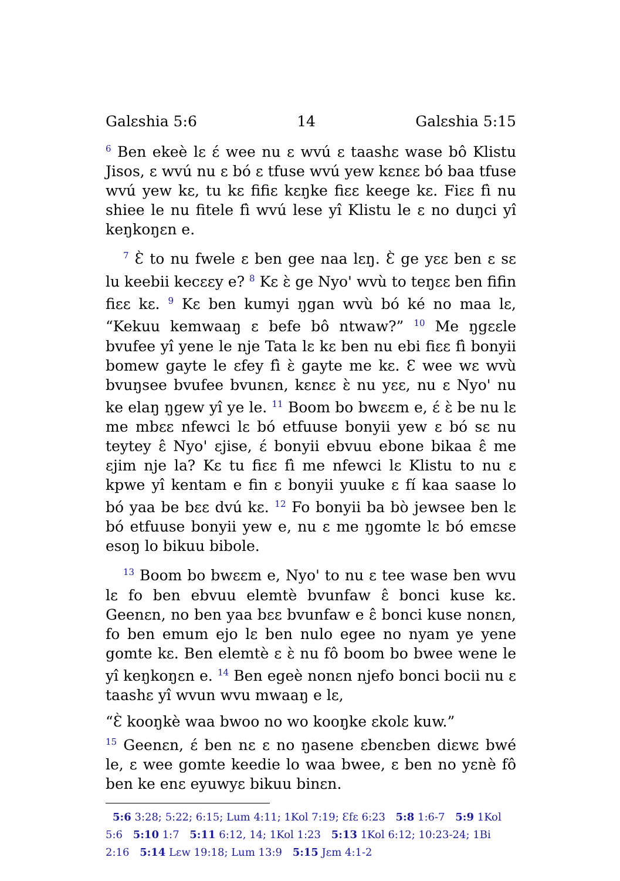Galɛshia 5:6 14 Galɛshia 5:15
<sup>6</sup> Ben ekeè lɛ ɛ́ wee nu ɛ wvú ɛ taashɛ wase bô Klistu Jisos, ɛ wvú nu ɛ bó ɛ tfuse wvú yew kɛnɛɛ bó baa tfuse wvú yew kɛ, tu kɛ fifiɛ kɛŋke fiɛɛ keege kɛ. Fiɛɛ fì nu shiee le nu fitele fì wvú lese yî Klistu le ɛ no duŋci yî keŋkoŋɛn e.
<sup>7</sup> Ɛ̀ to nu fwele ɛ ben gee naa lɛŋ. Ɛ̀ ge yɛɛ ben ɛ sɛ lu keebii kecɛɛy e? <sup>8</sup> Kɛ ɛ̀ ge Nyo' wvù to teŋɛɛ ben fifin fiɛɛ kɛ. <sup>9</sup> Kɛ ben kumyi ŋgan wvù bó ké no maa lɛ, “Kekuu kemwaaŋ ɛ befe bô ntwaw?” <sup>10</sup> Me ŋgɛɛle bvufee yî yene le nje Tata lɛ kɛ ben nu ebi fiɛɛ fì bonyii bomew gayte le ɛfey fì ɛ̀ gayte me kɛ. Ɛ wee wɛ wvù bvuŋsee bvufee bvunɛn, kɛnɛɛ ɛ̀ nu yɛɛ, nu ɛ Nyo' nu ke elaŋ ŋgew yî ye le. <sup>11</sup> Boom bo bwɛɛm e, ɛ́ ɛ̀ be nu lɛ me mbɛɛ nfewci lɛ bó etfuuse bonyii yew ɛ bó sɛ nu teytey ɛ̂ Nyo' ɛjise, ɛ́ bonyii ebvuu ebone bikaa ɛ̂ me ɛjim nje la? Kɛ tu fiɛɛ fì me nfewci lɛ Klistu to nu ɛ kpwe yî kentam e fin ɛ bonyii yuuke ɛ fí kaa saase lo bó yaa be bɛɛ dvú kɛ. <sup>12</sup> Fo bonyii ba bò jewsee ben lɛ bó etfuuse bonyii yew e, nu ɛ me ŋgomte lɛ bó emɛse esoŋ lo bikuu bibole.
<sup>13</sup> Boom bo bwɛɛm e, Nyo' to nu ɛ tee wase ben wvu lɛ fo ben ebvuu elemtè bvunfaw ɛ̂ bonci kuse kɛ. Geenɛn, no ben yaa bɛɛ bvunfaw e ɛ̂ bonci kuse nonɛn, fo ben emum ejo lɛ ben nulo egee no nyam ye yene gomte kɛ. Ben elemtè ɛ ɛ̀ nu fô boom bo bwee wene le yî keŋkoŋɛn e. <sup>14</sup> Ben egeè nonɛn njefo bonci bocii nu ɛ taashɛ yî wvun wvu mwaaŋ e lɛ,
“Ɛ̀ kooŋkè waa bwoo no wo kooŋke ɛkolɛ kuw.”
<sup>15</sup> Geenɛn, ɛ́ ben nɛ ɛ no ŋasene ɛbenɛben diɛwɛ bwé le, ɛ wee gomte keedie lo waa bwee, ɛ ben no yɛnè fô ben ke enɛ eyuwyɛ bikuu binɛn.
5:6 3:28; 5:22; 6:15; Lum 4:11; 1Kol 7:19; Ɛfɛ 6:23 5:8 1:6-7 5:9 1Kol 5:6 5:10 1:7 5:11 6:12, 14; 1Kol 1:23 5:13 1Kol 6:12; 10:23-24; 1Bi 2:16 5:14 Lɛw 19:18; Lum 13:9 5:15 Jɛm 4:1-2